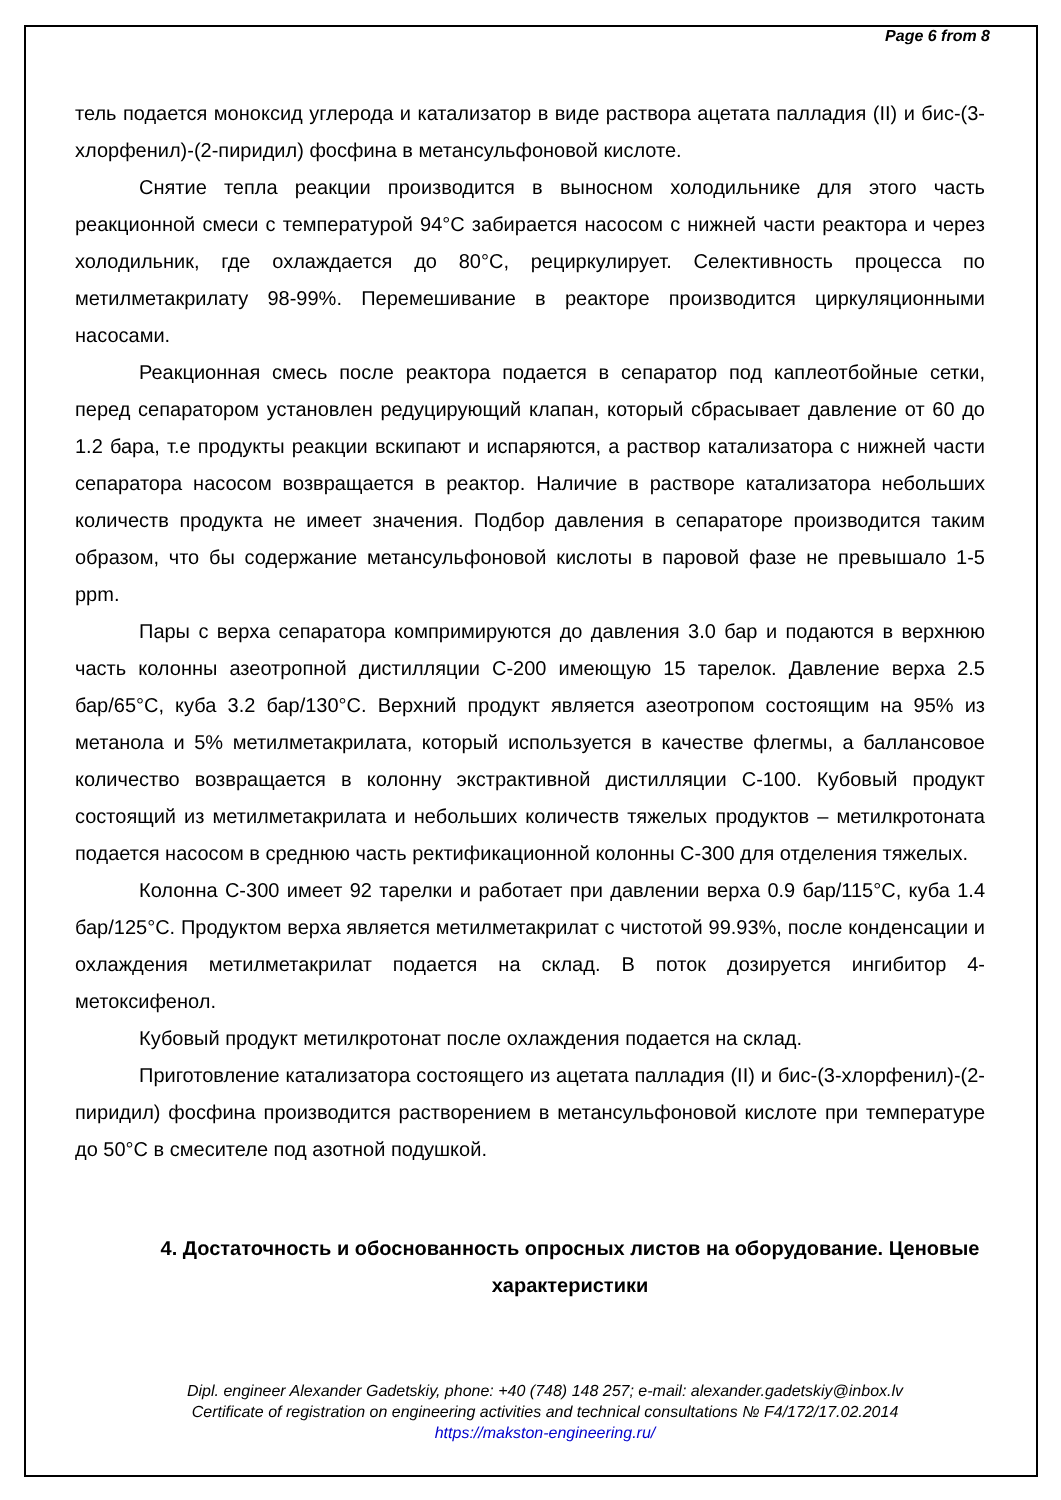Page 6 from 8
тель подается моноксид углерода и катализатор в виде раствора ацетата палладия (II) и бис-(3-хлорфенил)-(2-пиридил) фосфина в метансульфоновой кислоте.
Снятие тепла реакции производится в выносном холодильнике для этого часть реакционной смеси с температурой 94°C забирается насосом с нижней части реактора и через холодильник, где охлаждается до 80°C, рециркулирует. Селективность процесса по метилметакрилату 98-99%. Перемешивание в реакторе производится циркуляционными насосами.
Реакционная смесь после реактора подается в сепаратор под каплеотбойные сетки, перед сепаратором установлен редуцирующий клапан, который сбрасывает давление от 60 до 1.2 бара, т.е продукты реакции вскипают и испаряются, а раствор катализатора с нижней части сепаратора насосом возвращается в реактор. Наличие в растворе катализатора небольших количеств продукта не имеет значения. Подбор давления в сепараторе производится таким образом, что бы содержание метансульфоновой кислоты в паровой фазе не превышало 1-5 ppm.
Пары с верха сепаратора компримируются до давления 3.0 бар и подаются в верхнюю часть колонны азеотропной дистилляции С-200 имеющую 15 тарелок. Давление верха 2.5 бар/65°C, куба 3.2 бар/130°C. Верхний продукт является азеотропом состоящим на 95% из метанола и 5% метилметакрилата, который используется в качестве флегмы, а баллансовое количество возвращается в колонну экстрактивной дистилляции С-100. Кубовый продукт состоящий из метилметакрилата и небольших количеств тяжелых продуктов – метилкротоната подается насосом в среднюю часть ректификационной колонны С-300 для отделения тяжелых.
Колонна С-300 имеет 92 тарелки и работает при давлении верха 0.9 бар/115°C, куба 1.4 бар/125°C. Продуктом верха является метилметакрилат с чистотой 99.93%, после конденсации и охлаждения метилметакрилат подается на склад. В поток дозируется ингибитор 4-метоксифенол.
Кубовый продукт метилкротонат после охлаждения подается на склад.
Приготовление катализатора состоящего из ацетата палладия (II) и бис-(3-хлорфенил)-(2-пиридил) фосфина производится растворением в метансульфоновой кислоте при температуре до 50°C в смесителе под азотной подушкой.
4. Достаточность и обоснованность опросных листов на оборудование. Ценовые характеристики
Dipl. engineer Alexander Gadetskiy, phone: +40 (748) 148 257; e-mail: alexander.gadetskiy@inbox.lv
Certificate of registration on engineering activities and technical consultations № F4/172/17.02.2014
https://makston-engineering.ru/